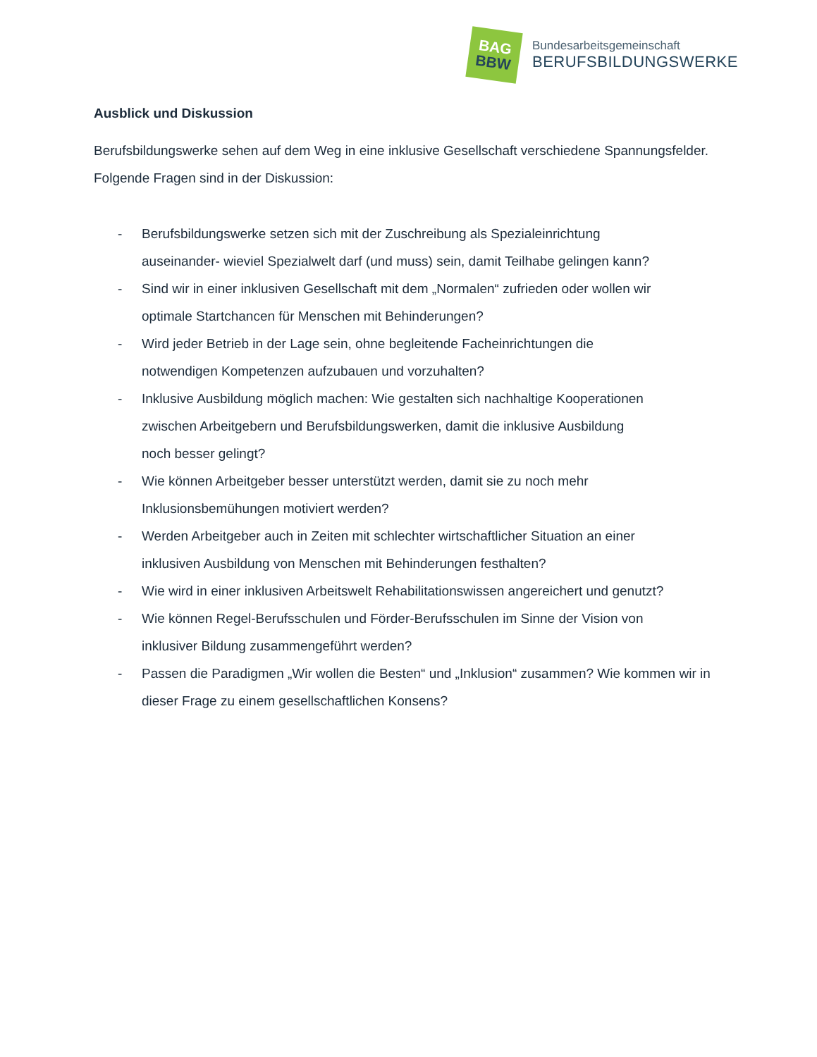BAG
BBW
Bundesarbeitsgemeinschaft
BERUFSBILDUNGSWERKE
Ausblick und Diskussion
Berufsbildungswerke sehen auf dem Weg in eine inklusive Gesellschaft verschiedene Spannungsfelder. Folgende Fragen sind in der Diskussion:
- Berufsbildungswerke setzen sich mit der Zuschreibung als Spezialeinrichtung
auseinander- wieviel Spezialwelt darf (und muss) sein, damit Teilhabe gelingen kann?
- Sind wir in einer inklusiven Gesellschaft mit dem „Normalen“ zufrieden oder wollen wir
optimale Startchancen für Menschen mit Behinderungen?
- Wird jeder Betrieb in der Lage sein, ohne begleitende Facheinrichtungen die
notwendigen Kompetenzen aufzubauen und vorzuhalten?
- Inklusive Ausbildung möglich machen: Wie gestalten sich nachhaltige Kooperationen
zwischen Arbeitgebern und Berufsbildungswerken, damit die inklusive Ausbildung
noch besser gelingt?
- Wie können Arbeitgeber besser unterstützt werden, damit sie zu noch mehr
Inklusionsbemühungen motiviert werden?
- Werden Arbeitgeber auch in Zeiten mit schlechter wirtschaftlicher Situation an einer
inklusiven Ausbildung von Menschen mit Behinderungen festhalten?
- Wie wird in einer inklusiven Arbeitswelt Rehabilitationswissen angereichert und genutzt?
- Wie können Regel-Berufsschulen und Förder-Berufsschulen im Sinne der Vision von
inklusiver Bildung zusammengeführt werden?
- Passen die Paradigmen „Wir wollen die Besten“ und „Inklusion“ zusammen? Wie kommen wir in
dieser Frage zu einem gesellschaftlichen Konsens?